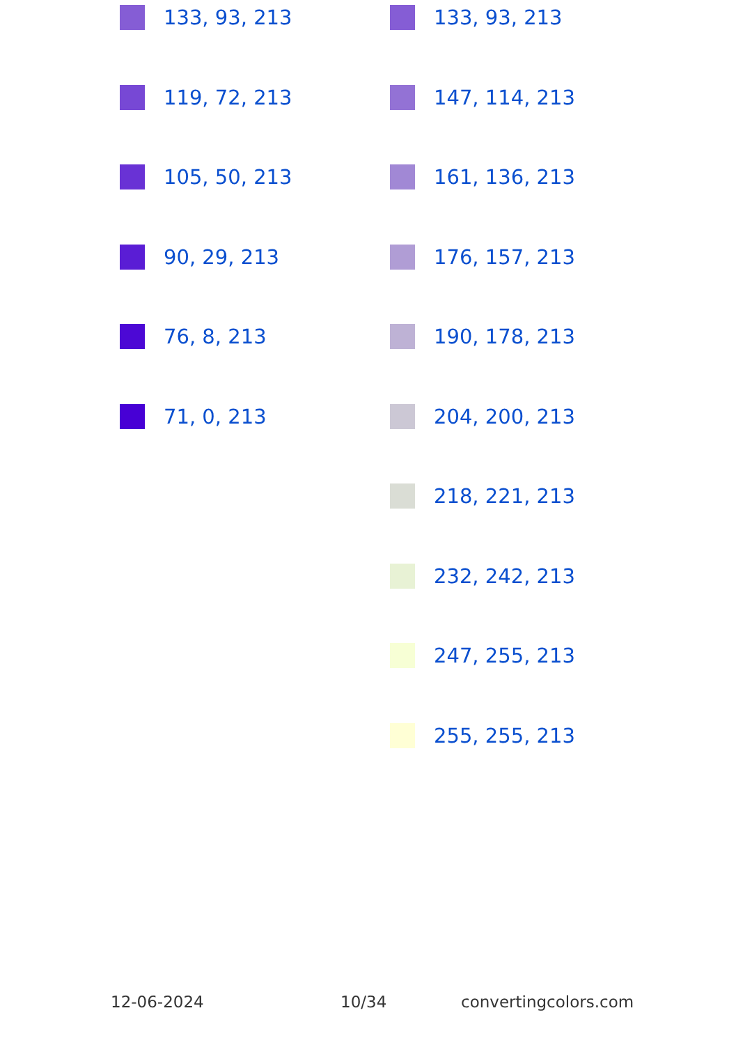133, 93, 213
119, 72, 213
105, 50, 213
90, 29, 213
76, 8, 213
71, 0, 213
133, 93, 213
147, 114, 213
161, 136, 213
176, 157, 213
190, 178, 213
204, 200, 213
218, 221, 213
232, 242, 213
247, 255, 213
255, 255, 213
12-06-2024 10/34 convertingcolors.com